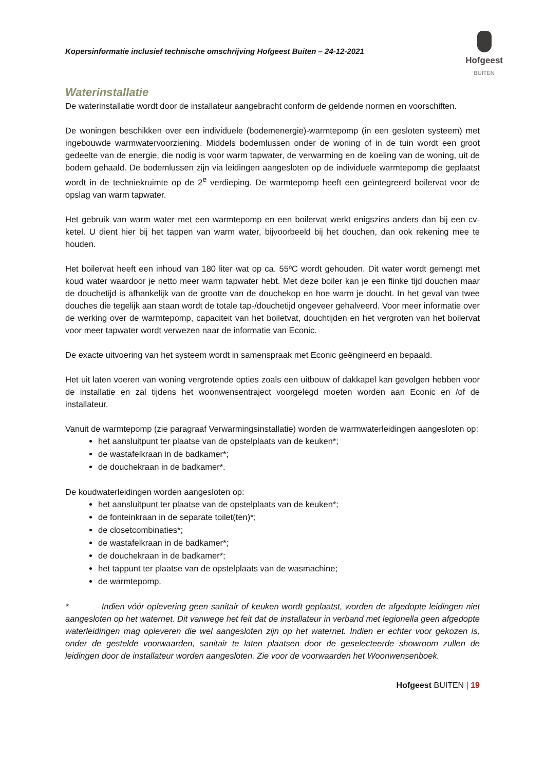Kopersinformatie inclusief technische omschrijving Hofgeest Buiten – 24-12-2021
Hofgeest
BUITEN
Waterinstallatie
De waterinstallatie wordt door de installateur aangebracht conform de geldende normen en voorschiften.
De woningen beschikken over een individuele (bodemenergie)-warmtepomp (in een gesloten systeem) met ingebouwde warmwatervoorziening. Middels bodemlussen onder de woning of in de tuin wordt een groot gedeelte van de energie, die nodig is voor warm tapwater, de verwarming en de koeling van de woning, uit de bodem gehaald. De bodemlussen zijn via leidingen aangesloten op de individuele warmtepomp die geplaatst wordt in de techniekruimte op de 2<sup>e</sup> verdieping. De warmtepomp heeft een geïntegreerd boilervat voor de opslag van warm tapwater.
Het gebruik van warm water met een warmtepomp en een boilervat werkt enigszins anders dan bij een cv-ketel. U dient hier bij het tappen van warm water, bijvoorbeeld bij het douchen, dan ook rekening mee te houden.
Het boilervat heeft een inhoud van 180 liter wat op ca. 55ºC wordt gehouden. Dit water wordt gemengt met koud water waardoor je netto meer warm tapwater hebt. Met deze boiler kan je een flinke tijd douchen maar de douchetijd is afhankelijk van de grootte van de douchekop en hoe warm je doucht. In het geval van twee douches die tegelijk aan staan wordt de totale tap-/douchetijd ongeveer gehalveerd. Voor meer informatie over de werking over de warmtepomp, capaciteit van het boiletvat, douchtijden en het vergroten van het boilervat voor meer tapwater wordt verwezen naar de informatie van Econic.
De exacte uitvoering van het systeem wordt in samenspraak met Econic geëngineerd en bepaald.
Het uit laten voeren van woning vergrotende opties zoals een uitbouw of dakkapel kan gevolgen hebben voor de installatie en zal tijdens het woonwensentraject voorgelegd moeten worden aan Econic en /of de installateur.
Vanuit de warmtepomp (zie paragraaf Verwarmingsinstallatie) worden de warmwaterleidingen aangesloten op:
het aansluitpunt ter plaatse van de opstelplaats van de keuken*;
de wastafelkraan in de badkamer*;
de douchekraan in de badkamer*.
De koudwaterleidingen worden aangesloten op:
het aansluitpunt ter plaatse van de opstelplaats van de keuken*;
de fonteinkraan in de separate toilet(ten)*;
de closetcombinaties*;
de wastafelkraan in de badkamer*;
de douchekraan in de badkamer*;
het tappunt ter plaatse van de opstelplaats van de wasmachine;
de warmtepomp.
* Indien vóór oplevering geen sanitair of keuken wordt geplaatst, worden de afgedopte leidingen niet aangesloten op het waternet. Dit vanwege het feit dat de installateur in verband met legionella geen afgedopte waterleidingen mag opleveren die wel aangesloten zijn op het waternet. Indien er echter voor gekozen is, onder de gestelde voorwaarden, sanitair te laten plaatsen door de geselecteerde showroom zullen de leidingen door de installateur worden aangesloten. Zie voor de voorwaarden het Woonwensenboek.
Hofgeest BUITEN | 19